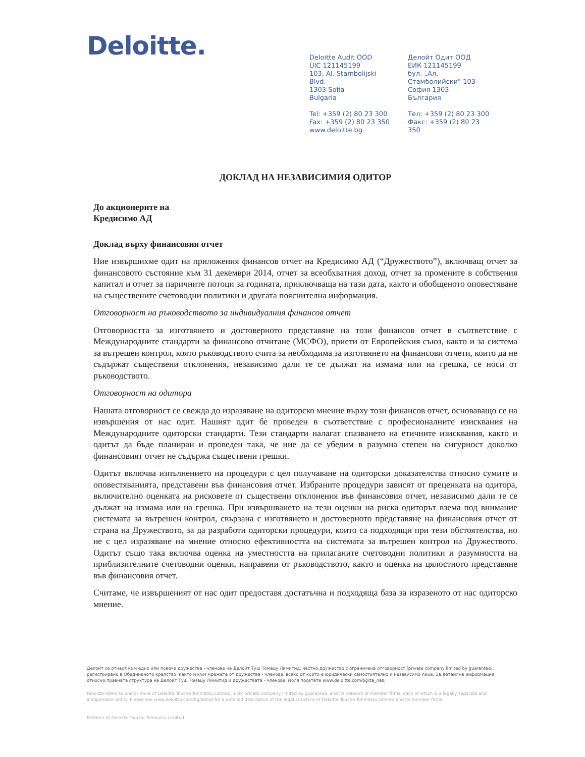Deloitte.
Deloitte Audit OOD
UIC 121145199
103, Al. Stambolijski Blvd.
1303 Sofia
Bulgaria
Tel: +359 (2) 80 23 300
Fax: +359 (2) 80 23 350
www.deloitte.bg
Делойт Одит ООД
ЕИК 121145199
бул. „Ал. Стамболийски" 103
София 1303
България
Тел: +359 (2) 80 23 300
Факс: +359 (2) 80 23 350
ДОКЛАД НА НЕЗАВИСИМИЯ ОДИТОР
До акционерите на
Кредисимо АД
Доклад върху финансовия отчет
Ние извършихме одит на приложения финансов отчет на Кредисимо АД (“Дружеството”), включващ отчет за финансовото състояние към 31 декември 2014, отчет за всеобхватния доход, отчет за промените в собствения капитал и отчет за паричните потоци за годината, приключваща на тази дата, както и обобщеното оповестяване на съществените счетоводни политики и другата пояснителна информация.
Отговорност на ръководството за индивидуалния финансов отчет
Отговорността за изготвянето и достоверното представяне на този финансов отчет в съответствие с Международните стандарти за финансово отчитане (МСФО), приети от Европейския съюз, както и за система за вътрешен контрол, която ръководството счита за необходима за изготвянето на финансови отчети, които да не съдържат съществени отклонения, независимо дали те се дължат на измама или на грешка, се носи от ръководството.
Отговорност на одитора
Нашата отговорност се свежда до изразяване на одиторско мнение върху този финансов отчет, основаващо се на извършения от нас одит. Нашият одит бе проведен в съответствие с професионалните изисквания на Международните одиторски стандарти. Тези стандарти налагат спазването на етичните изисквания, както и одитът да бъде планиран и проведен така, че ние да се убедим в разумна степен на сигурност доколко финансовият отчет не съдържа съществени грешки.
Одитът включва изпълнението на процедури с цел получаване на одиторски доказателства относно сумите и оповестяванията, представени във финансовия отчет. Избраните процедури зависят от преценката на одитора, включително оценката на рисковете от съществени отклонения във финансовия отчет, независимо дали те се дължат на измама или на грешка. При извършването на тези оценки на риска одиторът взема под внимание системата за вътрешен контрол, свързана с изготвянето и достоверното представяне на финансовия отчет от страна на Дружеството, за да разработи одиторски процедури, които са подходящи при тези обстоятелства, но не с цел изразяване на мнение относно ефективността на системата за вътрешен контрол на Дружеството. Одитът също така включва оценка на уместността на прилаганите счетоводни политики и разумността на приблизителните счетоводни оценки, направени от ръководството, както и оценка на цялостното представяне във финансовия отчет.
Считаме, че извършеният от нас одит предоставя достатъчна и подходяща база за изразеното от нас одиторско мнение.
Делойт се отнася към едно или повече дружества - членове на Делойт Туш Томацу Лимитид, частно дружество с ограничена отговорност (private company limited by guarantee), регистрирано в Обединеното кралство, както и към мрежата от дружества - членове, всяко от които е юридически самостоятелно и независимо лице. За детайлна информация относно правната структура на Делойт Туш Томацу Лимитид и дружествата - членове, моля посетете www.deloitte.com/bg/za_nas.
Deloitte refers to one or more of Deloitte Touche Tohmatsu Limited, a UK private company limited by guarantee, and its network of member firms, each of which is a legally separate and independent entity. Please see www.deloitte.com/bg/about for a detailed description of the legal structure of Deloitte Touche Tohmatsu Limited and its member firms.
Member of Deloitte Touche Tohmatsu Limited